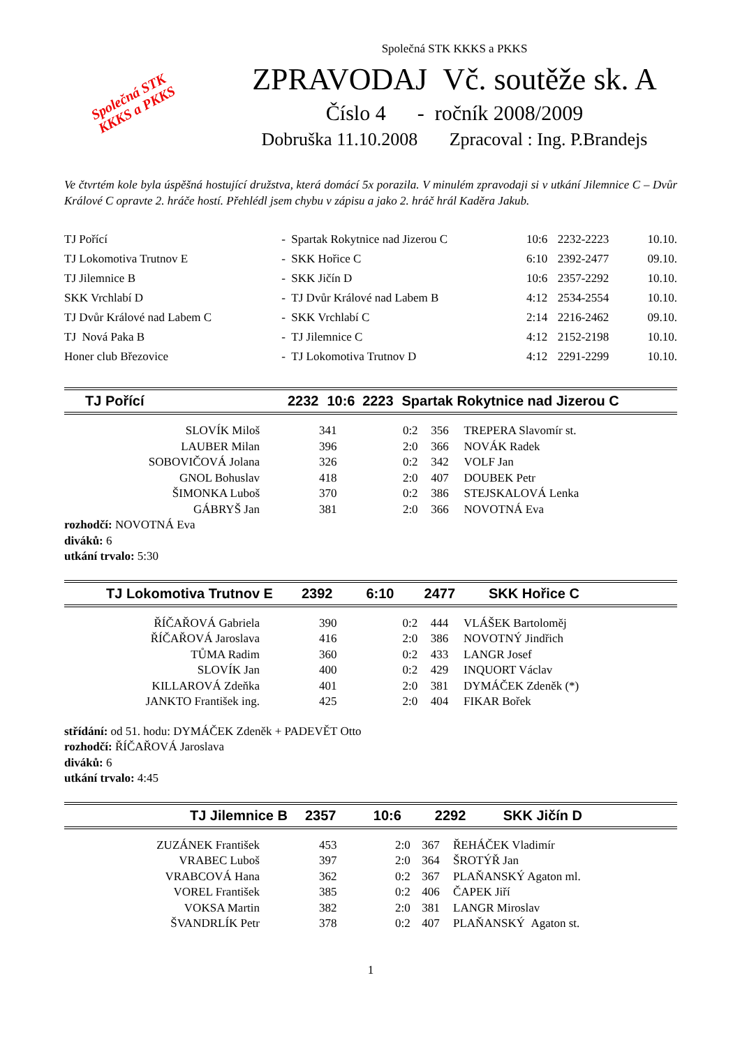Společná STK
KKKS a PKKS
Společná STK KKKS a PKKS
ZPRAVODAJ Vč. soutěže sk. A
Číslo 4 - ročník 2008/2009
Dobruška 11.10.2008 Zpracoval : Ing. P.Brandejs
Ve čtvrtém kole byla úspěšná hostující družstva, která domácí 5x porazila. V minulém zpravodaji si v utkání Jilemnice C – Dvůr Králové C opravte 2. hráče hostí. Přehlédl jsem chybu v zápisu a jako 2. hráč hrál Kaděra Jakub.
| TJ Pořící | - Spartak Rokytnice nad Jizerou C | 10:6 | 2232-2223 | 10.10. |
| TJ Lokomotiva Trutnov E | - SKK Hořice C | 6:10 | 2392-2477 | 09.10. |
| TJ Jilemnice B | - SKK Jičín D | 10:6 | 2357-2292 | 10.10. |
| SKK Vrchlabí D | - TJ Dvůr Králové nad Labem B | 4:12 | 2534-2554 | 10.10. |
| TJ Dvůr Králové nad Labem C | - SKK Vrchlabí C | 2:14 | 2216-2462 | 09.10. |
| TJ Nová Paka B | - TJ Jilemnice C | 4:12 | 2152-2198 | 10.10. |
| Honer club Březovice | - TJ Lokomotiva Trutnov D | 4:12 | 2291-2299 | 10.10. |
| TJ Pořící | 2232 | 10:6 | 2223 | Spartak Rokytnice nad Jizerou C |
| SLOVÍK Miloš | 341 | 0:2 | 356 | TREPERA Slavomír st. |
| LAUBER Milan | 396 | 2:0 | 366 | NOVÁK Radek |
| SOBOVIČOVÁ Jolana | 326 | 0:2 | 342 | VOLF Jan |
| GNOL Bohuslav | 418 | 2:0 | 407 | DOUBEK Petr |
| ŠIMONKA Luboš | 370 | 0:2 | 386 | STEJSKALOVÁ Lenka |
| GÁBRYŠ Jan | 381 | 2:0 | 366 | NOVOTNÁ Eva |
rozhodčí: NOVOTNÁ Eva
diváků: 6
utkání trvalo: 5:30
| TJ Lokomotiva Trutnov E | 2392 | 6:10 | 2477 | SKK Hořice C |
| ŘÍČAŘOVÁ Gabriela | 390 | 0:2 | 444 | VLÁŠEK Bartoloměj |
| ŘÍČAŘOVÁ Jaroslava | 416 | 2:0 | 386 | NOVOTNÝ Jindřich |
| TŮMA Radim | 360 | 0:2 | 433 | LANGR Josef |
| SLOVÍK Jan | 400 | 0:2 | 429 | INQUORT Václav |
| KILLAROVÁ Zdeňka | 401 | 2:0 | 381 | DYMÁČEK Zdeněk (*) |
| JANKTO František ing. | 425 | 2:0 | 404 | FIKAR Bořek |
střídání: od 51. hodu: DYMÁČEK Zdeněk + PADEVĚT Otto
rozhodčí: ŘÍČAŘOVÁ Jaroslava
diváků: 6
utkání trvalo: 4:45
| TJ Jilemnice B | 2357 | 10:6 | 2292 | SKK Jičín D |
| ZUZÁNEK František | 453 | 2:0 | 367 | ŘEHÁČEK Vladimír |
| VRABEC Luboš | 397 | 2:0 | 364 | ŠROTÝŘ Jan |
| VRABCOVÁ Hana | 362 | 0:2 | 367 | PLAŇANSKÝ Agaton ml. |
| VOREL František | 385 | 0:2 | 406 | ČAPEK Jiří |
| VOKSA Martin | 382 | 2:0 | 381 | LANGR Miroslav |
| ŠVANDRLÍK Petr | 378 | 0:2 | 407 | PLAŇANSKÝ Agaton st. |
1